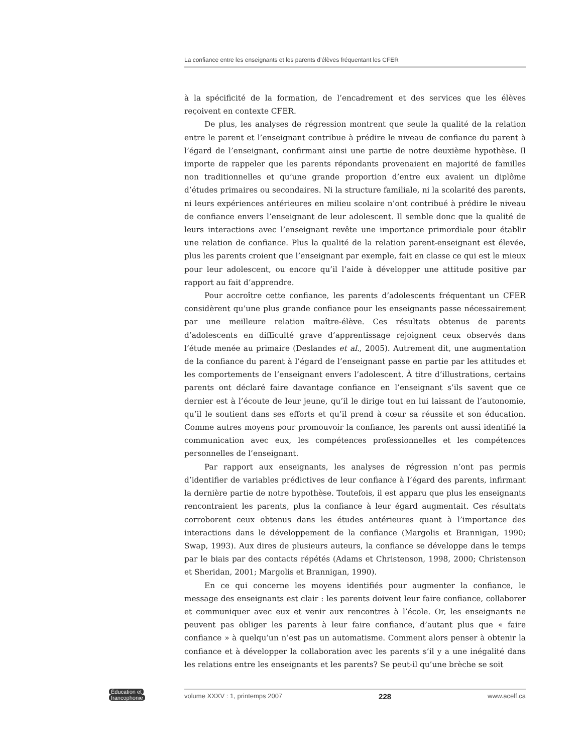La confiance entre les enseignants et les parents d’élèves fréquentant les CFER
à la spécificité de la formation, de l’encadrement et des services que les élèves reçoivent en contexte CFER.
De plus, les analyses de régression montrent que seule la qualité de la relation entre le parent et l’enseignant contribue à prédire le niveau de confiance du parent à l’égard de l’enseignant, confirmant ainsi une partie de notre deuxième hypothèse. Il importe de rappeler que les parents répondants provenaient en majorité de familles non traditionnelles et qu’une grande proportion d’entre eux avaient un diplôme d’études primaires ou secondaires. Ni la structure familiale, ni la scolarité des parents, ni leurs expériences antérieures en milieu scolaire n’ont contribué à prédire le niveau de confiance envers l’enseignant de leur adolescent. Il semble donc que la qualité de leurs interactions avec l’enseignant revête une importance primordiale pour établir une relation de confiance. Plus la qualité de la relation parent-enseignant est élevée, plus les parents croient que l’enseignant par exemple, fait en classe ce qui est le mieux pour leur adolescent, ou encore qu’il l’aide à développer une attitude positive par rapport au fait d’apprendre.
Pour accroître cette confiance, les parents d’adolescents fréquentant un CFER considèrent qu’une plus grande confiance pour les enseignants passe nécessairement par une meilleure relation maître-élève. Ces résultats obtenus de parents d’adolescents en difficulté grave d’apprentissage rejoignent ceux observés dans l’étude menée au primaire (Deslandes et al., 2005). Autrement dit, une augmentation de la confiance du parent à l’égard de l’enseignant passe en partie par les attitudes et les comportements de l’enseignant envers l’adolescent. À titre d’illustrations, certains parents ont déclaré faire davantage confiance en l’enseignant s’ils savent que ce dernier est à l’écoute de leur jeune, qu’il le dirige tout en lui laissant de l’autonomie, qu’il le soutient dans ses efforts et qu’il prend à cœur sa réussite et son éducation. Comme autres moyens pour promouvoir la confiance, les parents ont aussi identifié la communication avec eux, les compétences professionnelles et les compétences personnelles de l’enseignant.
Par rapport aux enseignants, les analyses de régression n’ont pas permis d’identifier de variables prédictives de leur confiance à l’égard des parents, infirmant la dernière partie de notre hypothèse. Toutefois, il est apparu que plus les enseignants rencontraient les parents, plus la confiance à leur égard augmentait. Ces résultats corroborent ceux obtenus dans les études antérieures quant à l’importance des interactions dans le développement de la confiance (Margolis et Brannigan, 1990; Swap, 1993). Aux dires de plusieurs auteurs, la confiance se développe dans le temps par le biais par des contacts répétés (Adams et Christenson, 1998, 2000; Christenson et Sheridan, 2001; Margolis et Brannigan, 1990).
En ce qui concerne les moyens identifiés pour augmenter la confiance, le message des enseignants est clair : les parents doivent leur faire confiance, collaborer et communiquer avec eux et venir aux rencontres à l’école. Or, les enseignants ne peuvent pas obliger les parents à leur faire confiance, d’autant plus que « faire confiance » à quelqu’un n’est pas un automatisme. Comment alors penser à obtenir la confiance et à développer la collaboration avec les parents s’il y a une inégalité dans les relations entre les enseignants et les parents? Se peut-il qu’une brèche se soit
Éducation et
francophonie
volume XXXV : 1, printemps 2007 228 www.acelf.ca